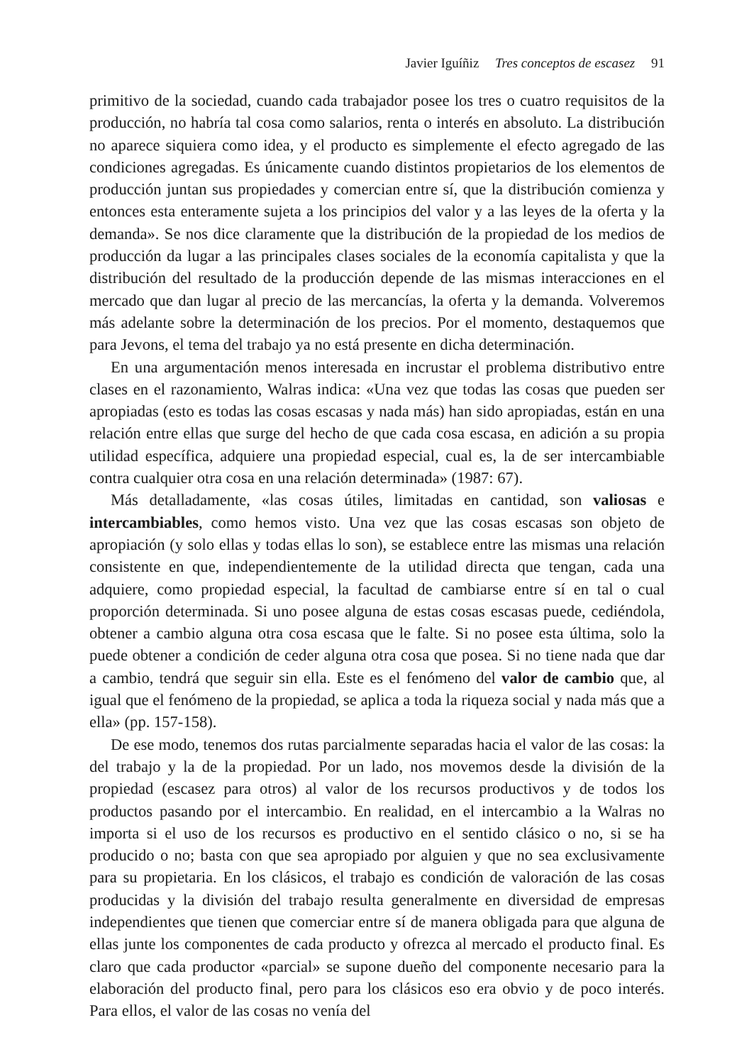Javier Iguíñiz Tres conceptos de escasez 91
primitivo de la sociedad, cuando cada trabajador posee los tres o cuatro requisitos de la producción, no habría tal cosa como salarios, renta o interés en absoluto. La distribución no aparece siquiera como idea, y el producto es simplemente el efecto agregado de las condiciones agregadas. Es únicamente cuando distintos propietarios de los elementos de producción juntan sus propiedades y comercian entre sí, que la distribución comienza y entonces esta enteramente sujeta a los principios del valor y a las leyes de la oferta y la demanda». Se nos dice claramente que la distribución de la propiedad de los medios de producción da lugar a las principales clases sociales de la economía capitalista y que la distribución del resultado de la producción depende de las mismas interacciones en el mercado que dan lugar al precio de las mercancías, la oferta y la demanda. Volveremos más adelante sobre la determinación de los precios. Por el momento, destaquemos que para Jevons, el tema del trabajo ya no está presente en dicha determinación.
En una argumentación menos interesada en incrustar el problema distributivo entre clases en el razonamiento, Walras indica: «Una vez que todas las cosas que pueden ser apropiadas (esto es todas las cosas escasas y nada más) han sido apropiadas, están en una relación entre ellas que surge del hecho de que cada cosa escasa, en adición a su propia utilidad específica, adquiere una propiedad especial, cual es, la de ser intercambiable contra cualquier otra cosa en una relación determinada» (1987: 67).
Más detalladamente, «las cosas útiles, limitadas en cantidad, son valiosas e intercambiables, como hemos visto. Una vez que las cosas escasas son objeto de apropiación (y solo ellas y todas ellas lo son), se establece entre las mismas una relación consistente en que, independientemente de la utilidad directa que tengan, cada una adquiere, como propiedad especial, la facultad de cambiarse entre sí en tal o cual proporción determinada. Si uno posee alguna de estas cosas escasas puede, cediéndola, obtener a cambio alguna otra cosa escasa que le falte. Si no posee esta última, solo la puede obtener a condición de ceder alguna otra cosa que posea. Si no tiene nada que dar a cambio, tendrá que seguir sin ella. Este es el fenómeno del valor de cambio que, al igual que el fenómeno de la propiedad, se aplica a toda la riqueza social y nada más que a ella» (pp. 157-158).
De ese modo, tenemos dos rutas parcialmente separadas hacia el valor de las cosas: la del trabajo y la de la propiedad. Por un lado, nos movemos desde la división de la propiedad (escasez para otros) al valor de los recursos productivos y de todos los productos pasando por el intercambio. En realidad, en el intercambio a la Walras no importa si el uso de los recursos es productivo en el sentido clásico o no, si se ha producido o no; basta con que sea apropiado por alguien y que no sea exclusivamente para su propietaria. En los clásicos, el trabajo es condición de valoración de las cosas producidas y la división del trabajo resulta generalmente en diversidad de empresas independientes que tienen que comerciar entre sí de manera obligada para que alguna de ellas junte los componentes de cada producto y ofrezca al mercado el producto final. Es claro que cada productor «parcial» se supone dueño del componente necesario para la elaboración del producto final, pero para los clásicos eso era obvio y de poco interés. Para ellos, el valor de las cosas no venía del